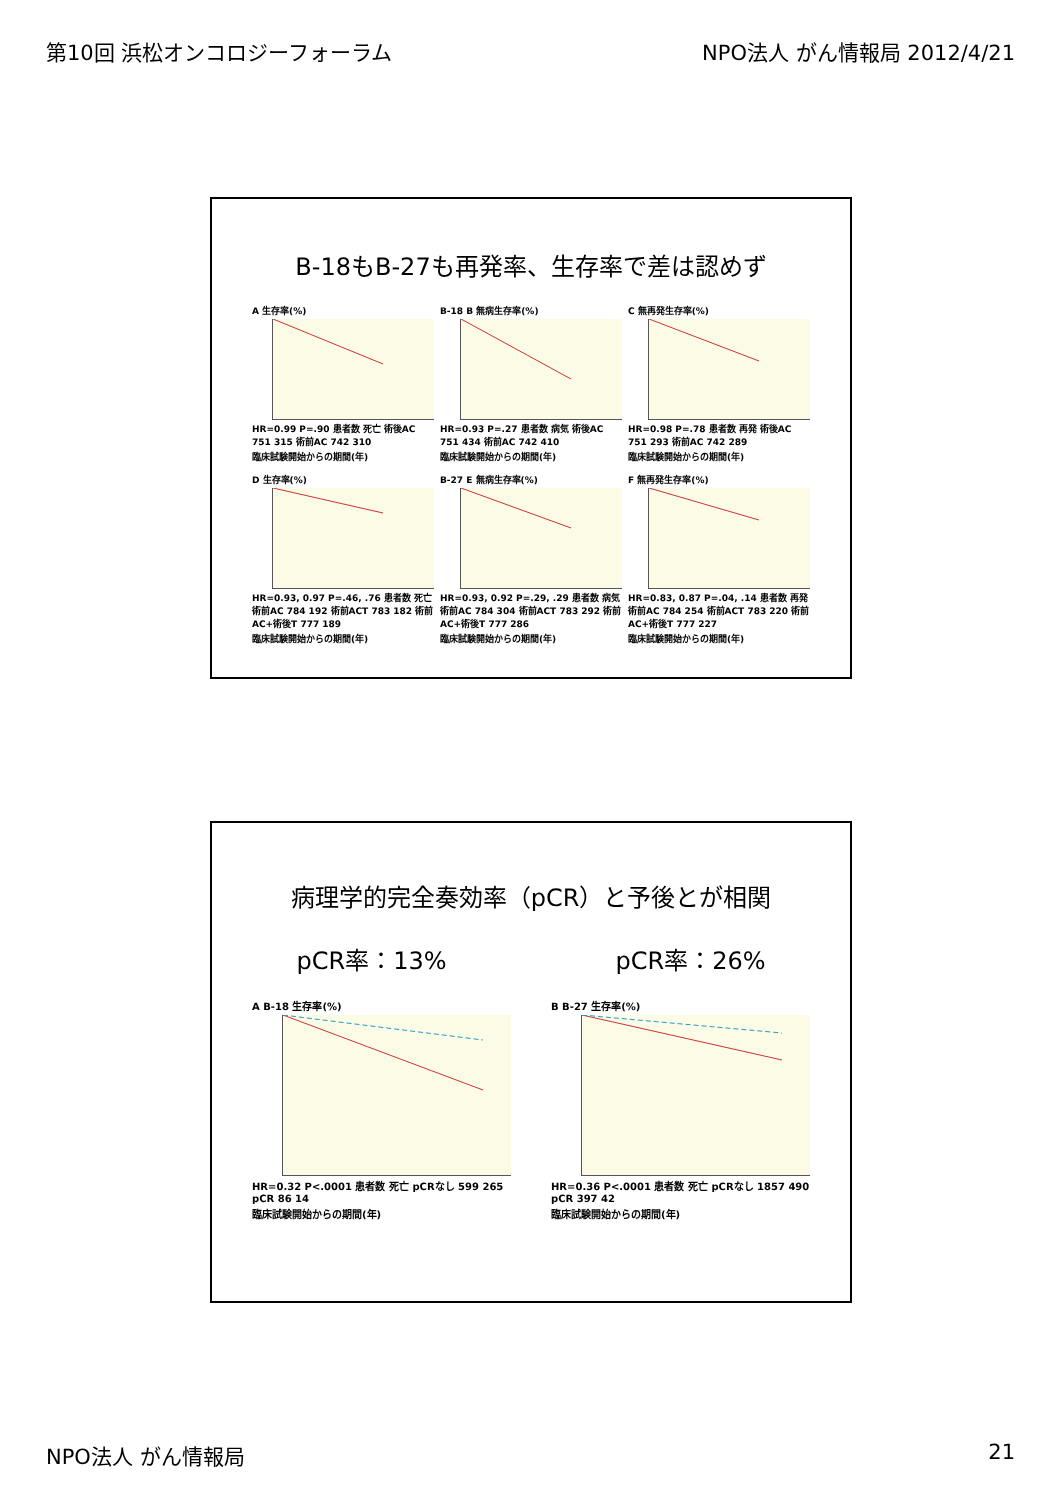第10回 浜松オンコロジーフォーラム NPO法人 がん情報局 2012/4/21
B-18もB-27も再発率、生存率で差は認めず
A 生存率(%)
HR=0.99 P=.90 患者数 死亡 術後AC 751 315 術前AC 742 310
臨床試験開始からの期間(年)
B-18 B 無病生存率(%)
HR=0.93 P=.27 患者数 病気 術後AC 751 434 術前AC 742 410
臨床試験開始からの期間(年)
C 無再発生存率(%)
HR=0.98 P=.78 患者数 再発 術後AC 751 293 術前AC 742 289
臨床試験開始からの期間(年)
D 生存率(%)
HR=0.93, 0.97 P=.46, .76 患者数 死亡 術前AC 784 192 術前ACT 783 182 術前AC+術後T 777 189
臨床試験開始からの期間(年)
B-27 E 無病生存率(%)
HR=0.93, 0.92 P=.29, .29 患者数 病気 術前AC 784 304 術前ACT 783 292 術前AC+術後T 777 286
臨床試験開始からの期間(年)
F 無再発生存率(%)
HR=0.83, 0.87 P=.04, .14 患者数 再発 術前AC 784 254 術前ACT 783 220 術前AC+術後T 777 227
臨床試験開始からの期間(年)
病理学的完全奏効率（pCR）と予後とが相関
pCR率：13% pCR率：26%
A B-18 生存率(%)
HR=0.32 P<.0001 患者数 死亡 pCRなし 599 265 pCR 86 14
臨床試験開始からの期間(年)
B B-27 生存率(%)
HR=0.36 P<.0001 患者数 死亡 pCRなし 1857 490 pCR 397 42
臨床試験開始からの期間(年)
NPO法人 がん情報局 21